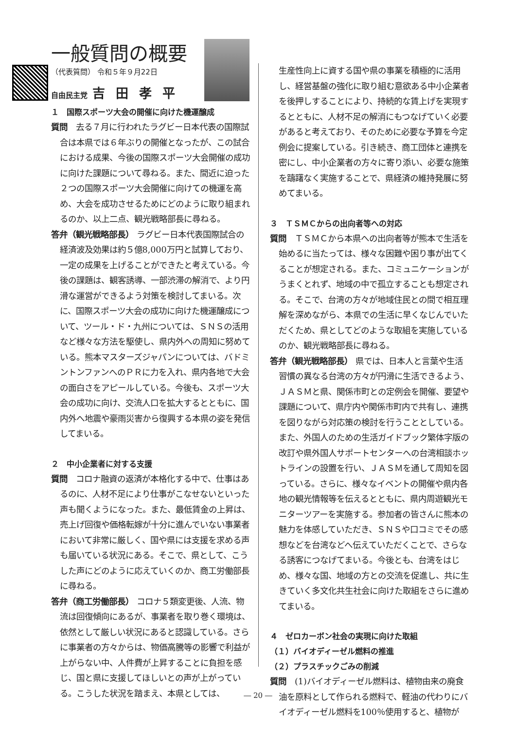一般質問の概要
（代表質問） 令和５年９月22日
自由民主党 吉田孝平
１　国際スポーツ大会の開催に向けた機運醸成
質問　去る７月に行われたラグビー日本代表の国際試合は本県では６年ぶりの開催となったが、この試合における成果、今後の国際スポーツ大会開催の成功に向けた課題について尋ねる。また、間近に迫った２つの国際スポーツ大会開催に向けての機運を高め、大会を成功させるためにどのように取り組まれるのか、以上二点、観光戦略部長に尋ねる。
答弁（観光戦略部長） ラグビー日本代表国際試合の経済波及効果は約５億8,000万円と試算しており、一定の成果を上げることができたと考えている。今後の課題は、観客誘導、一部渋滞の解消で、より円滑な運営ができるよう対策を検討してまいる。次に、国際スポーツ大会の成功に向けた機運醸成について、ツール・ド・九州については、ＳＮＳの活用など様々な方法を駆使し、県内外への周知に努めている。熊本マスターズジャパンについては、バドミントンファンへのＰＲに力を入れ、県内各地で大会の面白さをアピールしている。今後も、スポーツ大会の成功に向け、交流人口を拡大するとともに、国内外へ地震や豪雨災害から復興する本県の姿を発信してまいる。
２　中小企業者に対する支援
質問　コロナ融資の返済が本格化する中で、仕事はあるのに、人材不足により仕事がこなせないといった声も聞くようになった。また、最低賃金の上昇は、売上げ回復や価格転嫁が十分に進んでいない事業者において非常に厳しく、国や県には支援を求める声も届いている状況にある。そこで、県として、こうした声にどのように応えていくのか、商工労働部長に尋ねる。
答弁（商工労働部長） コロナ５類変更後、人流、物流は回復傾向にあるが、事業者を取り巻く環境は、依然として厳しい状況にあると認識している。さらに事業者の方々からは、物価高騰等の影響で利益が上がらない中、人件費が上昇することに負担を感じ、国と県に支援してほしいとの声が上がっている。こうした状況を踏まえ、本県としては、
生産性向上に資する国や県の事業を積極的に活用し、経営基盤の強化に取り組む意欲ある中小企業者を後押しすることにより、持続的な賃上げを実現するとともに、人材不足の解消にもつなげていく必要があると考えており、そのために必要な予算を今定例会に提案している。引き続き、商工団体と連携を密にし、中小企業者の方々に寄り添い、必要な施策を躊躇なく実施することで、県経済の維持発展に努めてまいる。
３　ＴＳＭＣからの出向者等への対応
質問　ＴＳＭＣから本県への出向者等が熊本で生活を始めるに当たっては、様々な困難や困り事が出てくることが想定される。また、コミュニケーションがうまくとれず、地域の中で孤立することも想定される。そこで、台湾の方々が地域住民との間で相互理解を深めながら、本県での生活に早くなじんでいただくため、県としてどのような取組を実施しているのか、観光戦略部長に尋ねる。
答弁（観光戦略部長） 県では、日本人と言葉や生活習慣の異なる台湾の方々が円滑に生活できるよう、ＪＡＳＭと県、関係市町との定例会を開催、要望や課題について、県庁内や関係市町内で共有し、連携を図りながら対応策の検討を行うこととしている。また、外国人のための生活ガイドブック繁体字版の改訂や県外国人サポートセンターへの台湾相談ホットラインの設置を行い、ＪＡＳＭを通して周知を図っている。さらに、様々なイベントの開催や県内各地の観光情報等を伝えるとともに、県内周遊観光モニターツアーを実施する。参加者の皆さんに熊本の魅力を体感していただき、ＳＮＳや口コミでその感想などを台湾などへ伝えていただくことで、さらなる誘客につなげてまいる。今後とも、台湾をはじめ、様々な国、地域の方との交流を促進し、共に生きていく多文化共生社会に向けた取組をさらに進めてまいる。
４　ゼロカーボン社会の実現に向けた取組
（１）バイオディーゼル燃料の推進
（２）プラスチックごみの削減
質問　(1)バイオディーゼル燃料は、植物由来の廃食油を原料として作られる燃料で、軽油の代わりにバイオディーゼル燃料を100％使用すると、植物が
― 20 ―